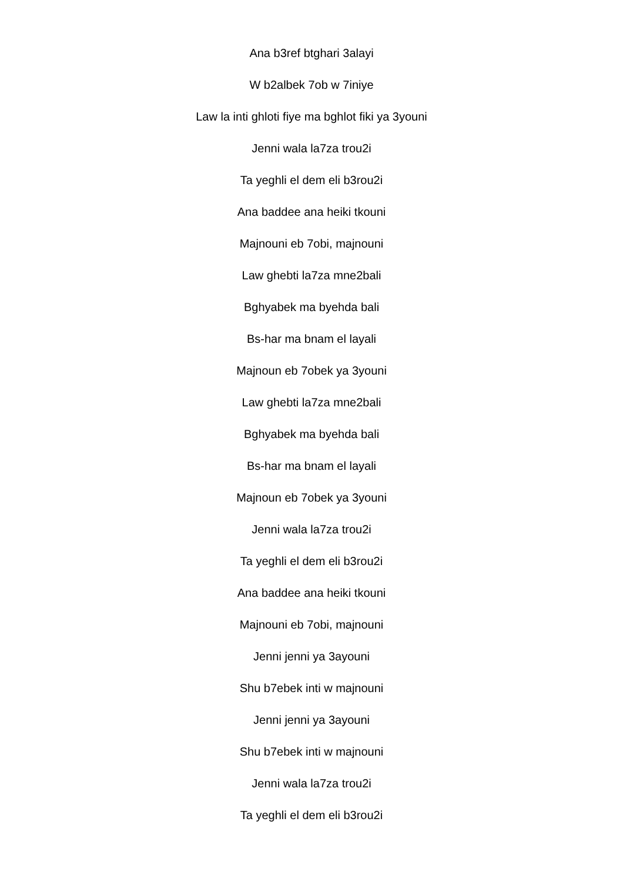Ana b3ref btghari 3alayi
W b2albek 7ob w 7iniye
Law la inti ghloti fiye ma bghlot fiki ya 3youni
Jenni wala la7za trou2i
Ta yeghli el dem eli b3rou2i
Ana baddee ana heiki tkouni
Majnouni eb 7obi, majnouni
Law ghebti la7za mne2bali
Bghyabek ma byehda bali
Bs-har ma bnam el layali
Majnoun eb 7obek ya 3youni
Law ghebti la7za mne2bali
Bghyabek ma byehda bali
Bs-har ma bnam el layali
Majnoun eb 7obek ya 3youni
Jenni wala la7za trou2i
Ta yeghli el dem eli b3rou2i
Ana baddee ana heiki tkouni
Majnouni eb 7obi, majnouni
Jenni jenni ya 3ayouni
Shu b7ebek inti w majnouni
Jenni jenni ya 3ayouni
Shu b7ebek inti w majnouni
Jenni wala la7za trou2i
Ta yeghli el dem eli b3rou2i